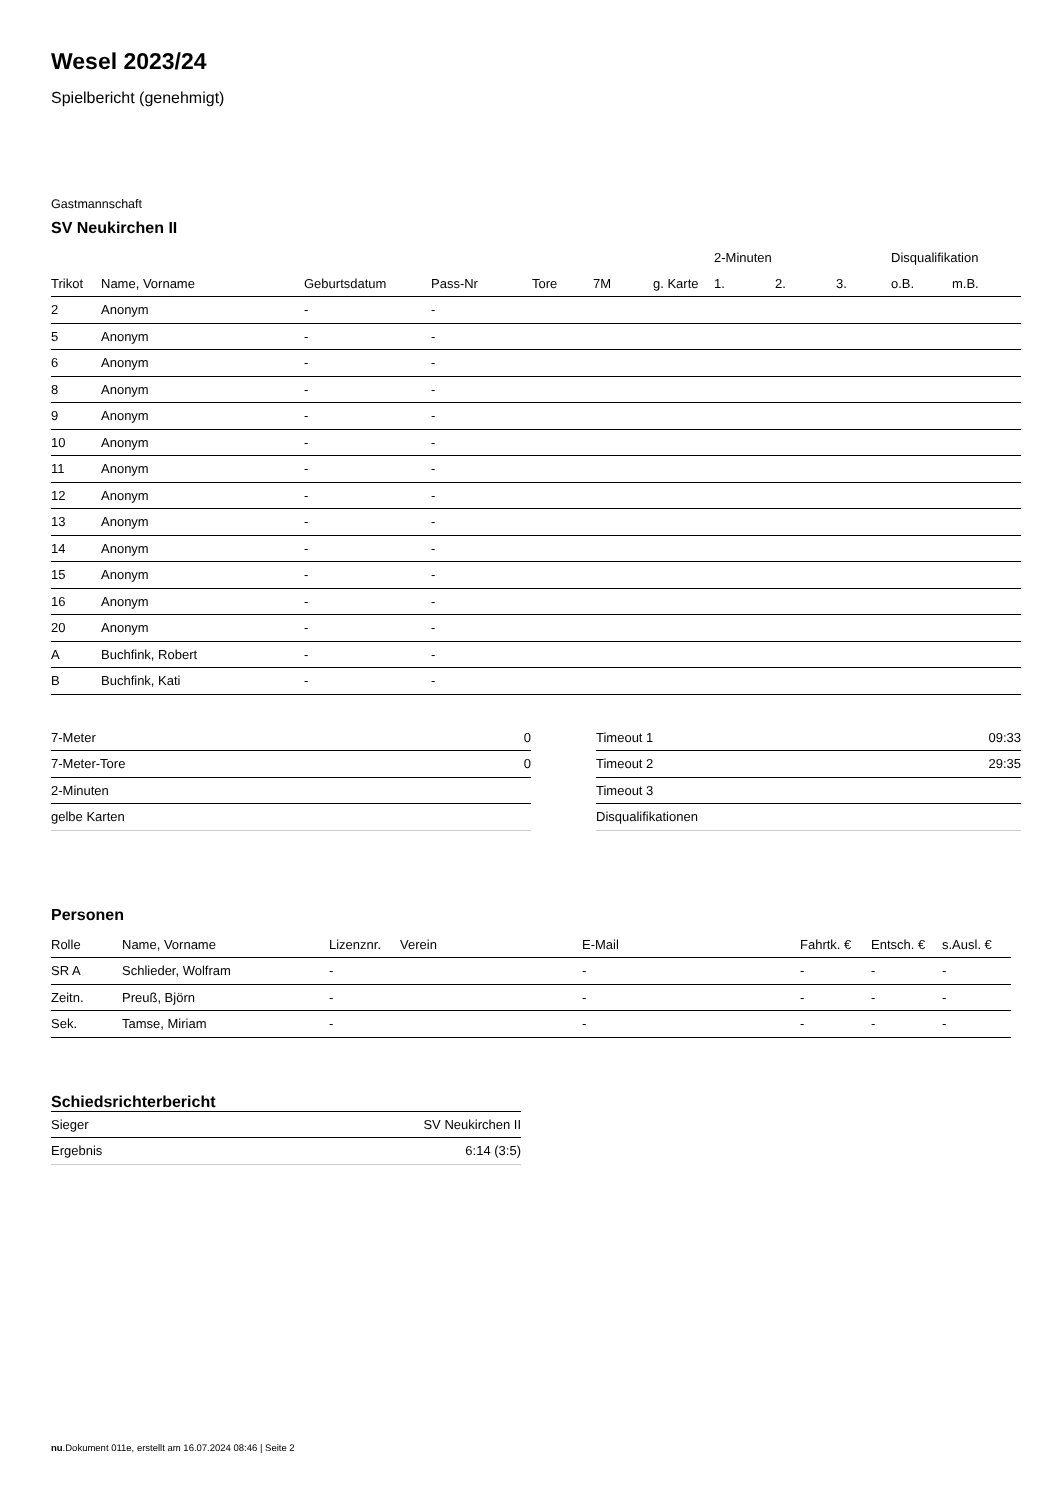Wesel 2023/24
Spielbericht (genehmigt)
Gastmannschaft
SV Neukirchen II
| | | | | | | | 2-Minuten | | | Disqualifikation | |
| --- | --- | --- | --- | --- | --- | --- | --- | --- | --- | --- | --- |
| Trikot | Name, Vorname | Geburtsdatum | Pass-Nr | Tore | 7M | g. Karte | 1. | 2. | 3. | o.B. | m.B. |
| 2 | Anonym | - | - | | | | | | | | |
| 5 | Anonym | - | - | | | | | | | | |
| 6 | Anonym | - | - | | | | | | | | |
| 8 | Anonym | - | - | | | | | | | | |
| 9 | Anonym | - | - | | | | | | | | |
| 10 | Anonym | - | - | | | | | | | | |
| 11 | Anonym | - | - | | | | | | | | |
| 12 | Anonym | - | - | | | | | | | | |
| 13 | Anonym | - | - | | | | | | | | |
| 14 | Anonym | - | - | | | | | | | | |
| 15 | Anonym | - | - | | | | | | | | |
| 16 | Anonym | - | - | | | | | | | | |
| 20 | Anonym | - | - | | | | | | | | |
| A | Buchfink, Robert | - | - | | | | | | | | |
| B | Buchfink, Kati | - | - | | | | | | | | |
| 7-Meter | 0 |
| 7-Meter-Tore | 0 |
| 2-Minuten | |
| gelbe Karten | |
| Timeout 1 | 09:33 |
| Timeout 2 | 29:35 |
| Timeout 3 | |
| Disqualifikationen | |
Personen
| Rolle | Name, Vorname | Lizenznr. | Verein | E-Mail | Fahrtk. € | Entsch. € | s.Ausl. € |
| --- | --- | --- | --- | --- | --- | --- | --- |
| SR A | Schlieder, Wolfram | - | | - | - | - | - |
| Zeitn. | Preuß, Björn | - | | - | - | - | - |
| Sek. | Tamse, Miriam | - | | - | - | - | - |
Schiedsrichterbericht
| Sieger | SV Neukirchen II |
| Ergebnis | 6:14 (3:5) |
nu.Dokument 011e, erstellt am 16.07.2024 08:46 | Seite 2